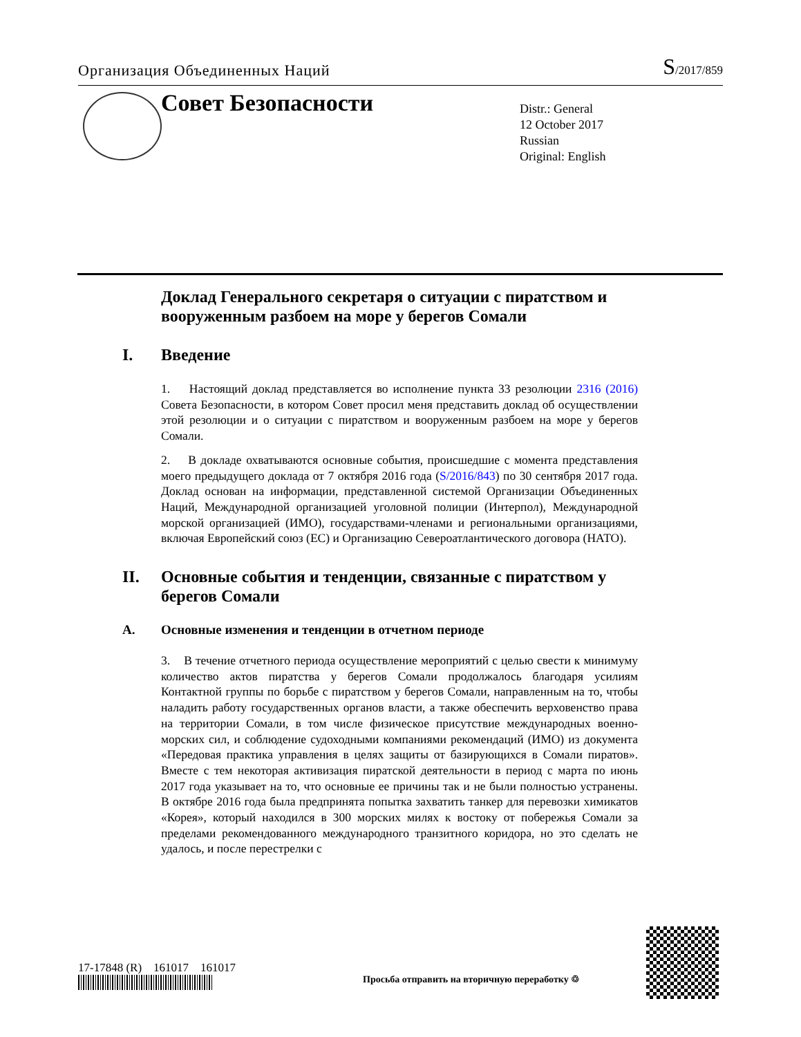Организация Объединенных Наций S/2017/859
Совет Безопасности
Distr.: General
12 October 2017
Russian
Original: English
Доклад Генерального секретаря о ситуации с пиратством и вооруженным разбоем на море у берегов Сомали
I. Введение
1. Настоящий доклад представляется во исполнение пункта 33 резолюции 2316 (2016) Совета Безопасности, в котором Совет просил меня представить доклад об осуществлении этой резолюции и о ситуации с пиратством и вооруженным разбоем на море у берегов Сомали.
2. В докладе охватываются основные события, происшедшие с момента представления моего предыдущего доклада от 7 октября 2016 года (S/2016/843) по 30 сентября 2017 года. Доклад основан на информации, представленной системой Организации Объединенных Наций, Международной организацией уголовной полиции (Интерпол), Международной морской организацией (ИМО), государствами-членами и региональными организациями, включая Европейский союз (ЕС) и Организацию Североатлантического договора (НАТО).
II. Основные события и тенденции, связанные с пиратством у берегов Сомали
A. Основные изменения и тенденции в отчетном периоде
3. В течение отчетного периода осуществление мероприятий с целью свести к минимуму количество актов пиратства у берегов Сомали продолжалось благодаря усилиям Контактной группы по борьбе с пиратством у берегов Сомали, направленным на то, чтобы наладить работу государственных органов власти, а также обеспечить верховенство права на территории Сомали, в том числе физическое присутствие международных военно-морских сил, и соблюдение судоходными компаниями рекомендаций (ИМО) из документа «Передовая практика управления в целях защиты от базирующихся в Сомали пиратов». Вместе с тем некоторая активизация пиратской деятельности в период с марта по июнь 2017 года указывает на то, что основные ее причины так и не были полностью устранены. В октябре 2016 года была предпринята попытка захватить танкер для перевозки химикатов «Корея», который находился в 300 морских милях к востоку от побережья Сомали за пределами рекомендованного международного транзитного коридора, но это сделать не удалось, и после перестрелки с
17-17848 (R) 161017 161017
Просьба отправить на вторичную переработку ♲